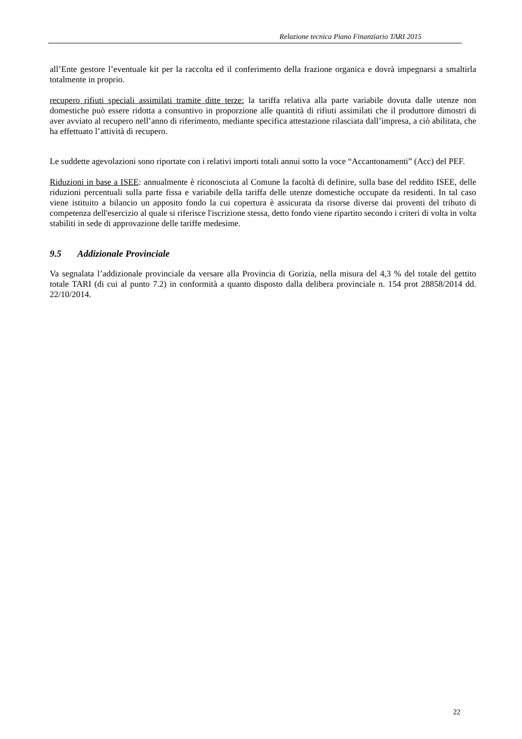Relazione tecnica Piano Finanziario TARI 2015
all’Ente gestore l’eventuale kit per la raccolta ed il conferimento della frazione organica e dovrà impegnarsi a smaltirla totalmente in proprio.
recupero rifiuti speciali assimilati tramite ditte terze: la tariffa relativa alla parte variabile dovuta dalle utenze non domestiche può essere ridotta a consuntivo in proporzione alle quantità di rifiuti assimilati che il produttore dimostri di aver avviato al recupero nell’anno di riferimento, mediante specifica attestazione rilasciata dall’impresa, a ciò abilitata, che ha effettuato l’attività di recupero.
Le suddette agevolazioni sono riportate con i relativi importi totali annui sotto la voce “Accantonamenti” (Acc) del PEF.
Riduzioni in base a ISEE: annualmente è riconosciuta al Comune la facoltà di definire, sulla base del reddito ISEE, delle riduzioni percentuali sulla parte fissa e variabile della tariffa delle utenze domestiche occupate da residenti. In tal caso viene istituito a bilancio un apposito fondo la cui copertura è assicurata da risorse diverse dai proventi del tributo di competenza dell'esercizio al quale si riferisce l'iscrizione stessa, detto fondo viene ripartito secondo i criteri di volta in volta stabiliti in sede di approvazione delle tariffe medesime.
9.5 Addizionale Provinciale
Va segnalata l’addizionale provinciale da versare alla Provincia di Gorizia, nella misura del 4,3 % del totale del gettito totale TARI (di cui al punto 7.2) in conformità a quanto disposto dalla delibera provinciale n. 154 prot 28858/2014 dd. 22/10/2014.
22